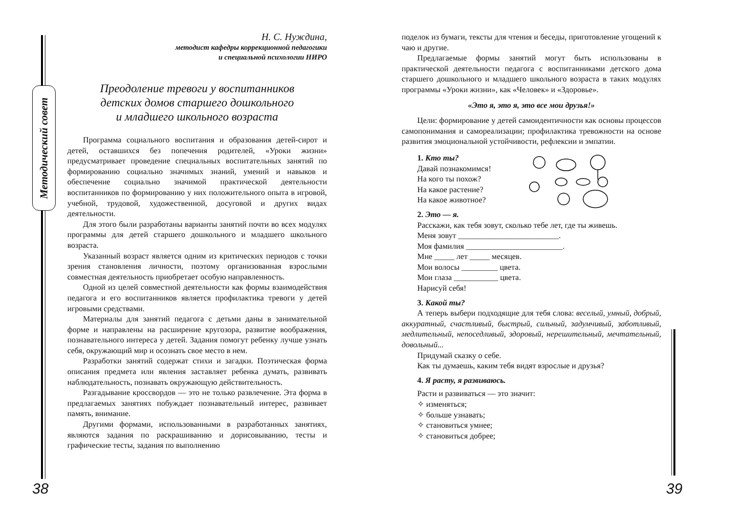Методический совет
Н. С. Нуждина,
методист кафедры коррекционной педагогики
и специальной психологии НИРО
Преодоление тревоги у воспитанников
детских домов старшего дошкольного
и младшего школьного возраста
Программа социального воспитания и образования детей-сирот и детей, оставшихся без попечения родителей, «Уроки жизни» предусматривает проведение специальных воспитательных занятий по формированию социально значимых знаний, умений и навыков и обеспечение социально значимой практической деятельности воспитанников по формированию у них положительного опыта в игровой, учебной, трудовой, художественной, досуговой и других видах деятельности.
Для этого были разработаны варианты занятий почти во всех модулях программы для детей старшего дошкольного и младшего школьного возраста.
Указанный возраст является одним из критических периодов с точки зрения становления личности, поэтому организованная взрослыми совместная деятельность приобретает особую направленность.
Одной из целей совместной деятельности как формы взаимодействия педагога и его воспитанников является профилактика тревоги у детей игровыми средствами.
Материалы для занятий педагога с детьми даны в занимательной форме и направлены на расширение кругозора, развитие воображения, познавательного интереса у детей. Задания помогут ребенку лучше узнать себя, окружающий мир и осознать свое место в нем.
Разработки занятий содержат стихи и загадки. Поэтическая форма описания предмета или явления заставляет ребенка думать, развивать наблюдательность, познавать окружающую действительность.
Разгадывание кроссвордов — это не только развлечение. Эта форма в предлагаемых занятиях побуждает познавательный интерес, развивает память, внимание.
Другими формами, использованными в разработанных занятиях, являются задания по раскрашиванию и дорисовыванию, тесты и графические тесты, задания по выполнению
поделок из бумаги, тексты для чтения и беседы, приготовление угощений к чаю и другие.
Предлагаемые формы занятий могут быть использованы в практической деятельности педагога с воспитанниками детского дома старшего дошкольного и младшего школьного возраста в таких модулях программы «Уроки жизни», как «Человек» и «Здоровье».
«Это я, это я, это все мои друзья!»
Цели: формирование у детей самоидентичности как основы процессов самопонимания и самореализации; профилактика тревожности на основе развития эмоциональной устойчивости, рефлексии и эмпатии.
1. Кто ты?
Давай познакомимся!
На кого ты похож?
На какое растение?
На какое животное?
2. Это — я.
Расскажи, как тебя зовут, сколько тебе лет, где ты живешь.
Меня зовут _________________________.
Моя фамилия ________________________.
Мне _____ лет _____ месяцев.
Мои волосы _________ цвета.
Мои глаза ___________ цвета.
Нарисуй себя!
3. Какой ты?
А теперь выбери подходящие для тебя слова: веселый, умный, добрый, аккуратный, счастливый, быстрый, сильный, задумчивый, заботливый, медлительный, непоседливый, здоровый, нерешительный, мечтательный, довольный...
Придумай сказку о себе.
Как ты думаешь, каким тебя видят взрослые и друзья?
4. Я расту, я развиваюсь.
Расти и развиваться — это значит:
✧ изменяться;
✧ больше узнавать;
✧ становиться умнее;
✧ становиться добрее;
38 39